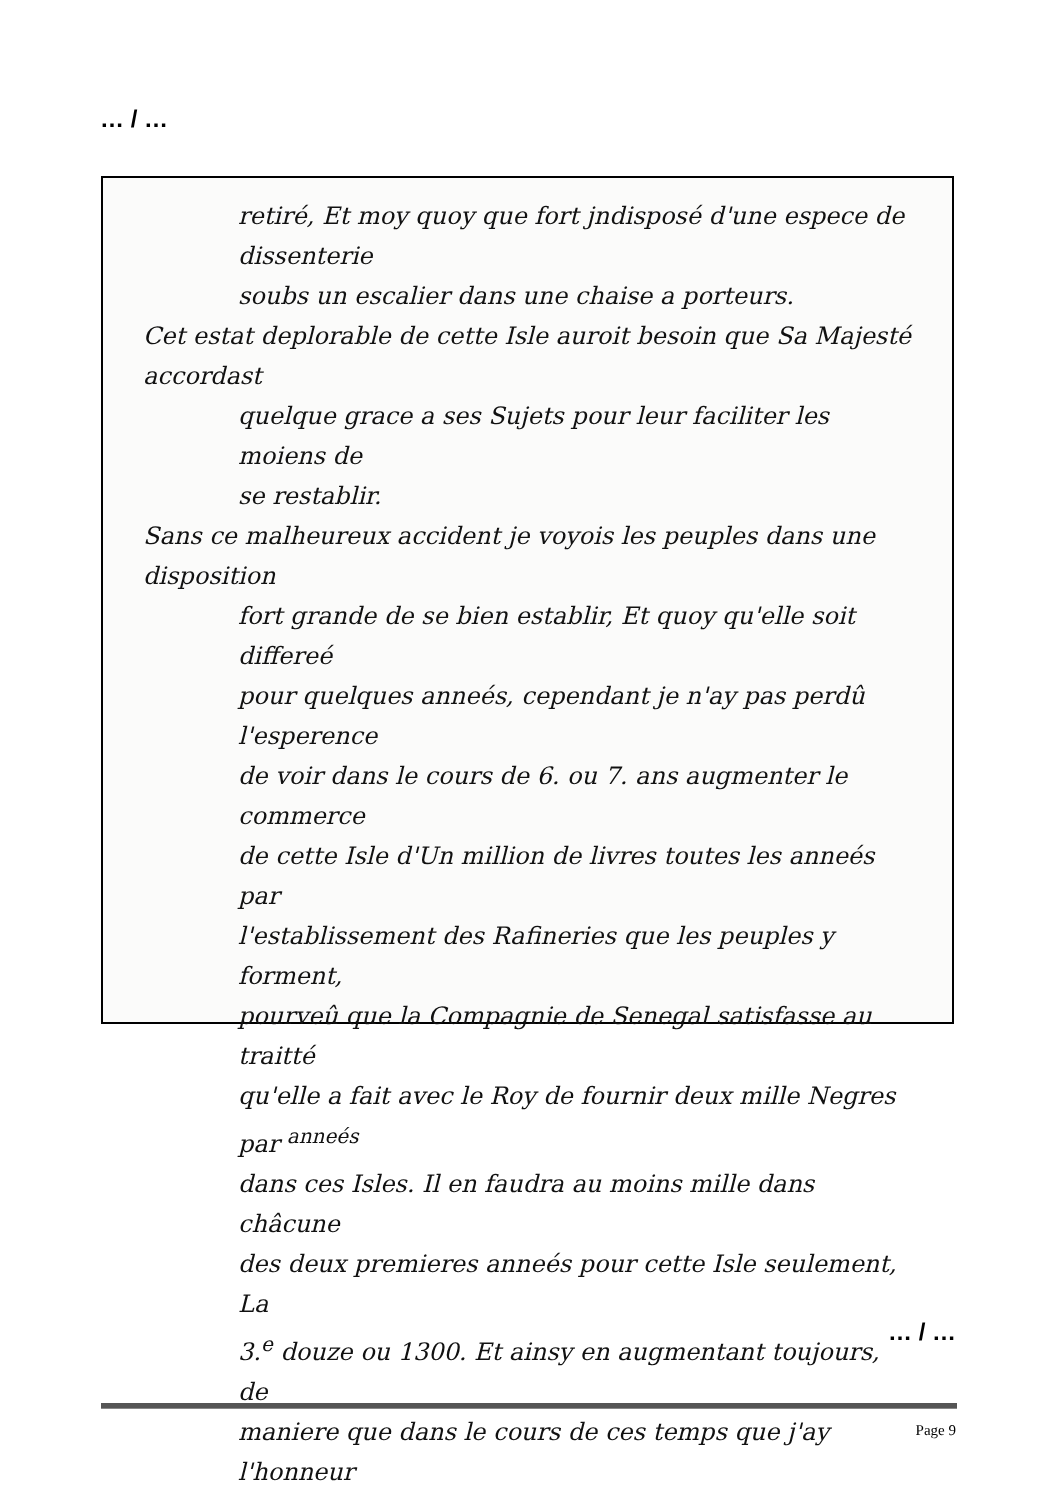… / …
retiré, Et moy quoy que fort jndisposé d'une espece de dissenterie
soubs un escalier dans une chaise a porteurs.
Cet estat deplorable de cette Isle auroit besoin que Sa Majesté accordast
quelque grace a ses Sujets pour leur faciliter les moiens de
se restablir.
Sans ce malheureux accident je voyois les peuples dans une disposition
fort grande de se bien establir, Et quoy qu'elle soit differeé
pour quelques anneés, cependant je n'ay pas perdû l'esperence
de voir dans le cours de 6. ou 7. ans augmenter le commerce
de cette Isle d'Un million de livres toutes les anneés par
l'establissement des Rafineries que les peuples y forment,
pourveû que la Compagnie de Senegal satisfasse au traitté
qu'elle a fait avec le Roy de fournir deux mille Negres par <sup>anneés</sup>
dans ces Isles. Il en faudra au moins mille dans châcune
des deux premieres anneés pour cette Isle seulement, La
3.<sup>e</sup> douze ou 1300. Et ainsy en augmentant toujours, de
maniere que dans le cours de ces temps que j'ay l'honneur
… / …
Page 9